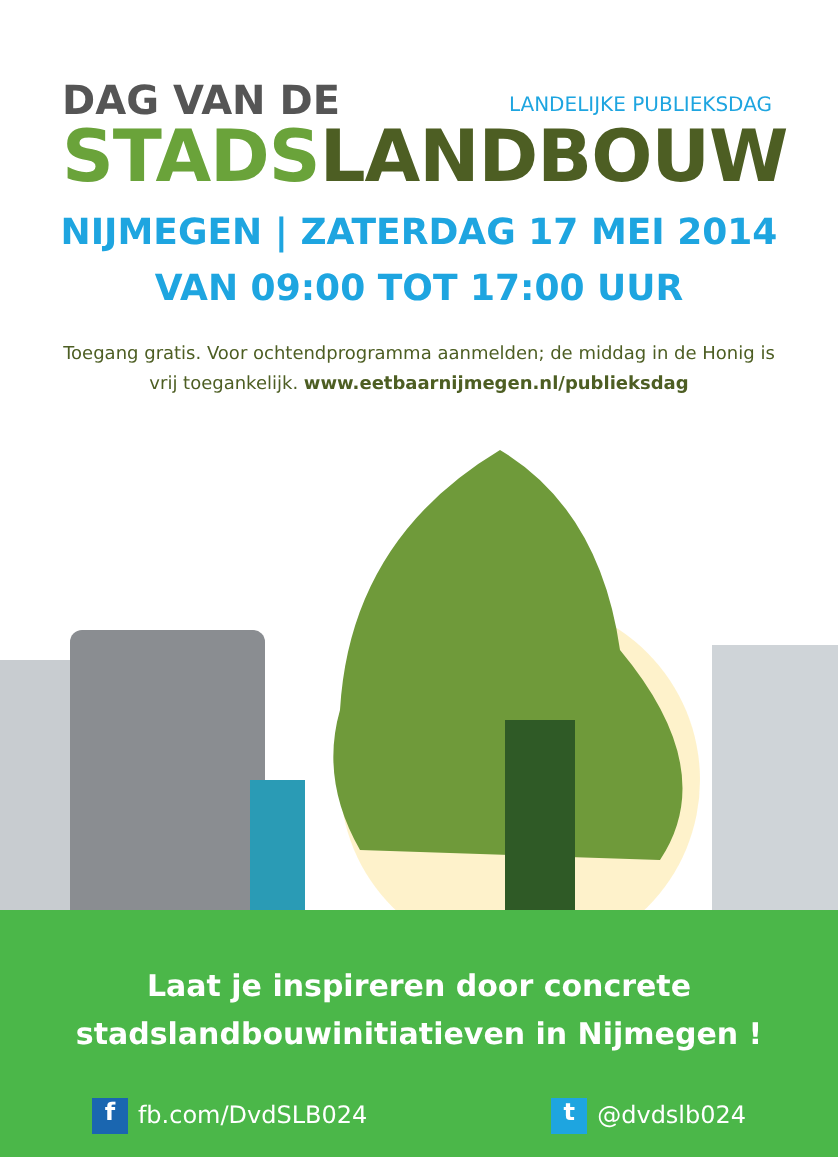DAG VAN DE
LANDELIJKE PUBLIEKSDAG
STADS LANDBOUW
NIJMEGEN | ZATERDAG 17 MEI 2014
VAN 09:00 TOT 17:00 UUR
Toegang gratis. Voor ochtendprogramma aanmelden; de middag in de Honig is vrij toegankelijk. www.eetbaarnijmegen.nl/publieksdag
Laat je inspireren door concrete
stadslandbouwinitiatieven in Nijmegen !
f fb.com/DvdSLB024 t @dvdslb024